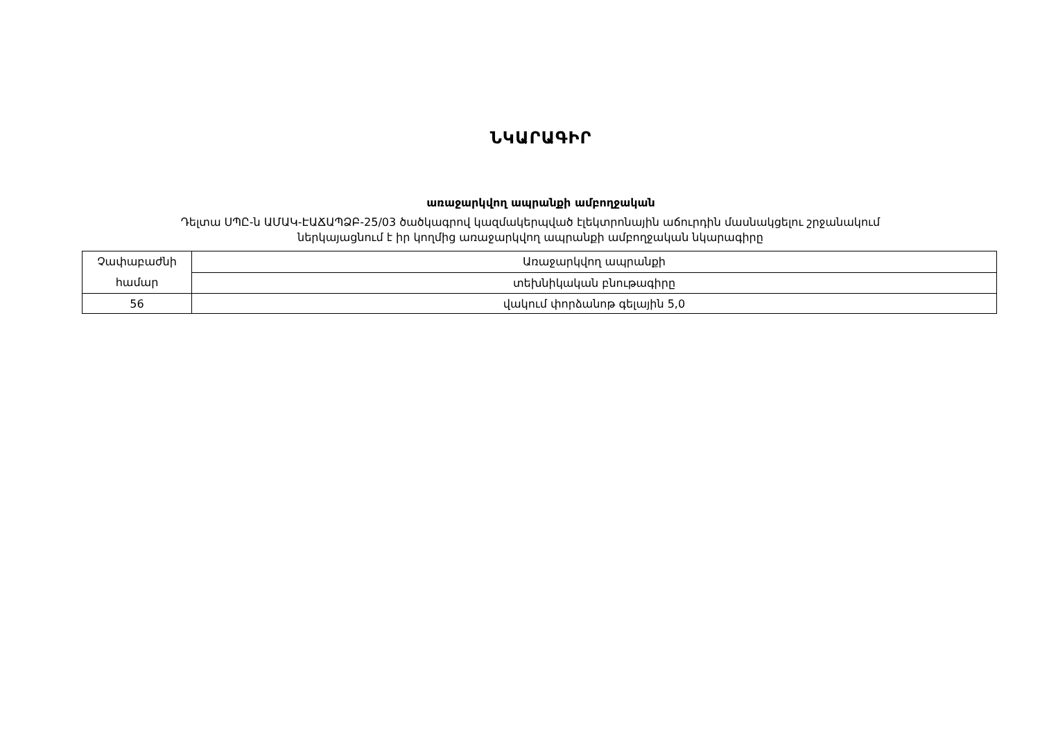ՆԿԱՐԱԳԻՐ
առաջարկվող ապրանքի ամբողջական
Դելտա ՍՊԸ-ն ԱՄԱԿ-ԷԱՃԱՊՁԲ-25/03 ծածկագրով կազմակերպված էլեկտրոնային աճուրդին մասնակցելու շրջանակում
ներկայացնում է իր կողմից առաջարկվող ապրանքի ամբողջական նկարագիրը
| Չափաբաժնի համար | Առաջարկվող ապրանքի |
| | տեխնիկական բնութագիրը |
| 56 | վակում փորձանոթ գելային 5,0 |